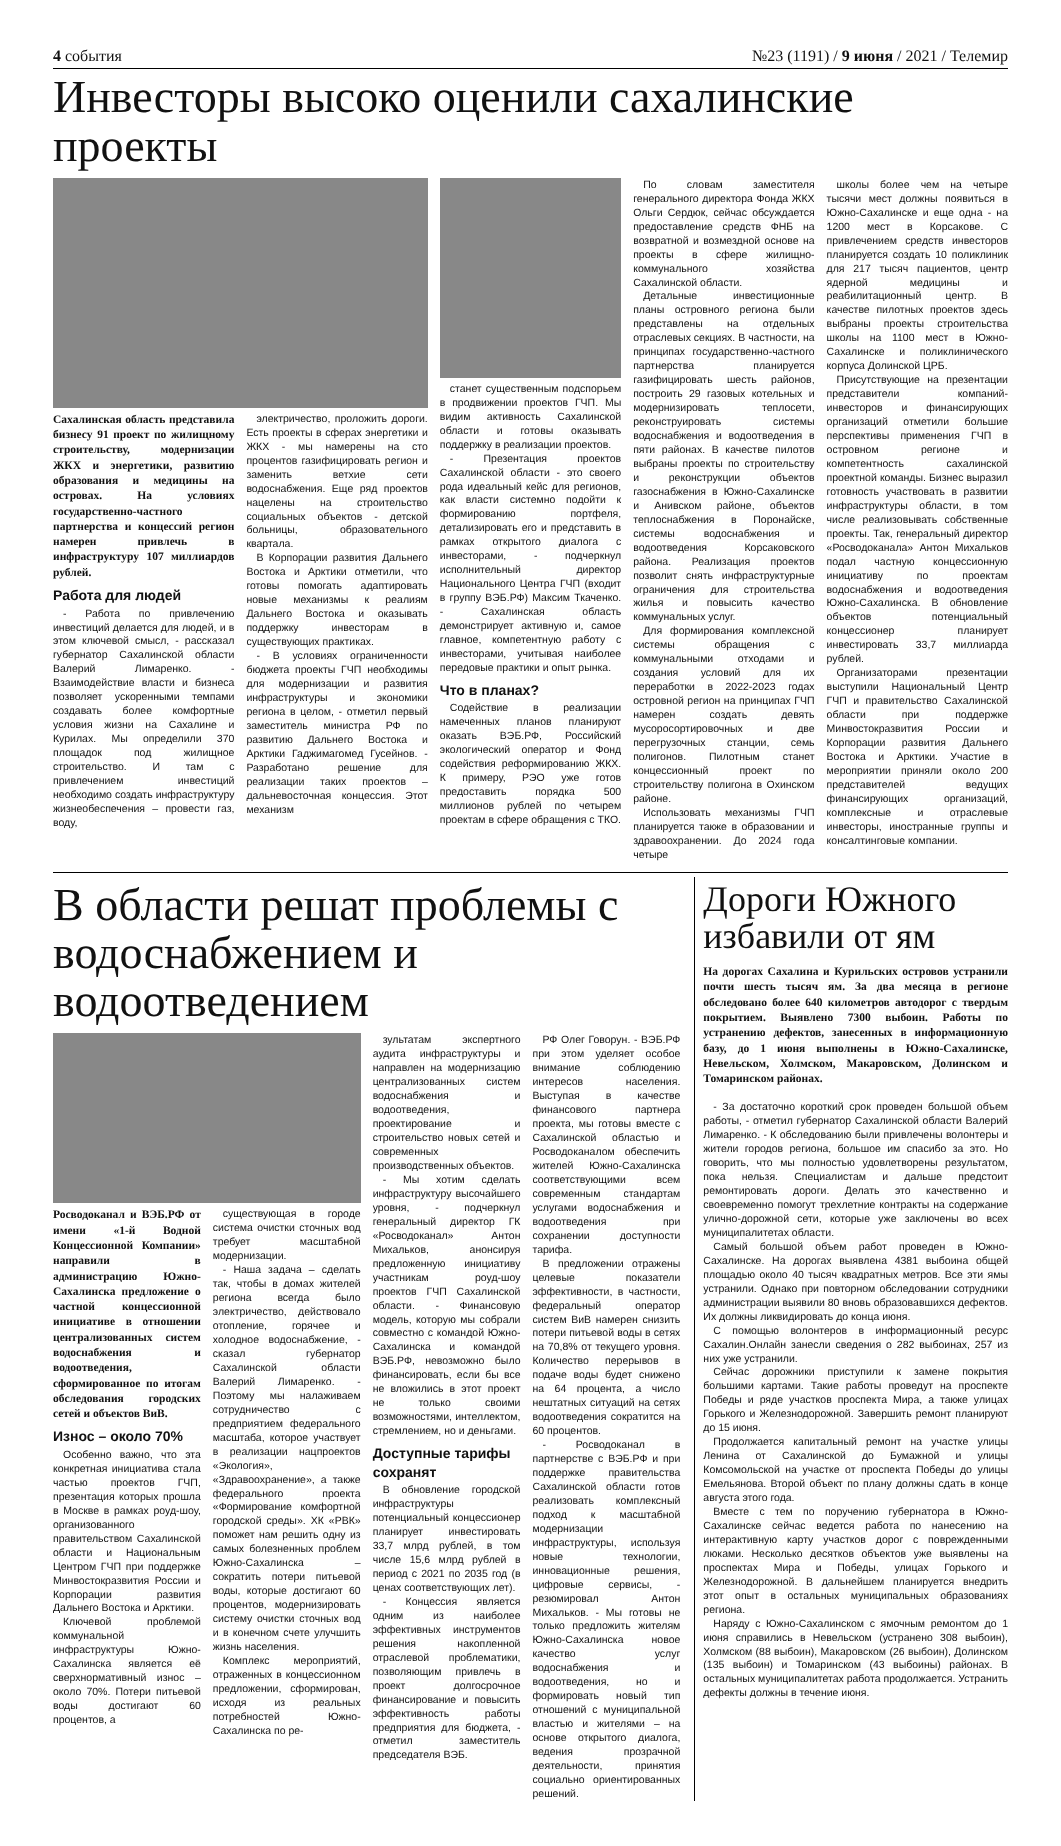4 события №23 (1191) / 9 июня / 2021 / Телемир
Инвесторы высоко оценили сахалинские проекты
Сахалинская область представила бизнесу 91 проект по жилищному строительству, модернизации ЖКХ и энергетики, развитию образования и медицины на островах. На условиях государственно-частного партнерства и концессий регион намерен привлечь в инфраструктуру 107 миллиардов рублей.
Работа для людей
- Работа по привлечению инвестиций делается для людей, и в этом ключевой смысл, - рассказал губернатор Сахалинской области Валерий Лимаренко. - Взаимодействие власти и бизнеса позволяет ускоренными темпами создавать более комфортные условия жизни на Сахалине и Курилах. Мы определили 370 площадок под жилищное строительство. И там с привлечением инвестиций необходимо создать инфраструктуру жизнеобеспечения – провести газ, воду,
электричество, проложить дороги. Есть проекты в сферах энергетики и ЖКХ - мы намерены на сто процентов газифицировать регион и заменить ветхие сети водоснабжения. Еще ряд проектов нацелены на строительство социальных объектов - детской больницы, образовательного квартала.
В Корпорации развития Дальнего Востока и Арктики отметили, что готовы помогать адаптировать новые механизмы к реалиям Дальнего Востока и оказывать поддержку инвесторам в существующих практиках.
- В условиях ограниченности бюджета проекты ГЧП необходимы для модернизации и развития инфраструктуры и экономики региона в целом, - отметил первый заместитель министра РФ по развитию Дальнего Востока и Арктики Гаджимагомед Гусейнов. - Разработано решение для реализации таких проектов – дальневосточная концессия. Этот механизм
станет существенным подспорьем в продвижении проектов ГЧП. Мы видим активность Сахалинской области и готовы оказывать поддержку в реализации проектов.
- Презентация проектов Сахалинской области - это своего рода идеальный кейс для регионов, как власти системно подойти к формированию портфеля, детализировать его и представить в рамках открытого диалога с инвесторами, - подчеркнул исполнительный директор Национального Центра ГЧП (входит в группу ВЭБ.РФ) Максим Ткаченко. - Сахалинская область демонстрирует активную и, самое главное, компетентную работу с инвесторами, учитывая наиболее передовые практики и опыт рынка.
Что в планах?
Содействие в реализации намеченных планов планируют оказать ВЭБ.РФ, Российский экологический оператор и Фонд содействия реформированию ЖКХ. К примеру, РЭО уже готов предоставить порядка 500 миллионов рублей по четырем проектам в сфере обращения с ТКО.
По словам заместителя генерального директора Фонда ЖКХ Ольги Сердюк, сейчас обсуждается предоставление средств ФНБ на возвратной и возмездной основе на проекты в сфере жилищно-коммунального хозяйства Сахалинской области.
Детальные инвестиционные планы островного региона были представлены на отдельных отраслевых секциях. В частности, на принципах государственно-частного партнерства планируется газифицировать шесть районов, построить 29 газовых котельных и модернизировать теплосети, реконструировать системы водоснабжения и водоотведения в пяти районах. В качестве пилотов выбраны проекты по строительству и реконструкции объектов газоснабжения в Южно-Сахалинске и Анивском районе, объектов теплоснабжения в Поронайске, системы водоснабжения и водоотведения Корсаковского района. Реализация проектов позволит снять инфраструктурные ограничения для строительства жилья и повысить качество коммунальных услуг.
Для формирования комплексной системы обращения с коммунальными отходами и создания условий для их переработки в 2022-2023 годах островной регион на принципах ГЧП намерен создать девять мусоросортировочных и две перегрузочных станции, семь полигонов. Пилотным станет концессионный проект по строительству полигона в Охинском районе.
Использовать механизмы ГЧП планируется также в образовании и здравоохранении. До 2024 года четыре
школы более чем на четыре тысячи мест должны появиться в Южно-Сахалинске и еще одна - на 1200 мест в Корсакове. С привлечением средств инвесторов планируется создать 10 поликлиник для 217 тысяч пациентов, центр ядерной медицины и реабилитационный центр. В качестве пилотных проектов здесь выбраны проекты строительства школы на 1100 мест в Южно-Сахалинске и поликлинического корпуса Долинской ЦРБ.
Присутствующие на презентации представители компаний-инвесторов и финансирующих организаций отметили большие перспективы применения ГЧП в островном регионе и компетентность сахалинской проектной команды. Бизнес выразил готовность участвовать в развитии инфраструктуры области, в том числе реализовывать собственные проекты. Так, генеральный директор «Росводоканала» Антон Михальков подал частную концессионную инициативу по проектам водоснабжения и водоотведения Южно-Сахалинска. В обновление объектов потенциальный концессионер планирует инвестировать 33,7 миллиарда рублей.
Организаторами презентации выступили Национальный Центр ГЧП и правительство Сахалинской области при поддержке Минвостокразвития России и Корпорации развития Дальнего Востока и Арктики. Участие в мероприятии приняли около 200 представителей ведущих финансирующих организаций, комплексные и отраслевые инвесторы, иностранные группы и консалтинговые компании.
В области решат проблемы с водоснабжением и водоотведением
Росводоканал и ВЭБ.РФ от имени «1-й Водной Концессионной Компании» направили в администрацию Южно-Сахалинска предложение о частной концессионной инициативе в отношении централизованных систем водоснабжения и водоотведения, сформированное по итогам обследования городских сетей и объектов ВиВ.
Износ – около 70%
Особенно важно, что эта конкретная инициатива стала частью проектов ГЧП, презентация которых прошла в Москве в рамках роуд-шоу, организованного правительством Сахалинской области и Национальным Центром ГЧП при поддержке Минвостокразвития России и Корпорации развития Дальнего Востока и Арктики.
Ключевой проблемой коммунальной инфраструктуры Южно-Сахалинска является её сверхнормативный износ – около 70%. Потери питьевой воды достигают 60 процентов, а
существующая в городе система очистки сточных вод требует масштабной модернизации.
- Наша задача – сделать так, чтобы в домах жителей региона всегда было электричество, действовало отопление, горячее и холодное водоснабжение, - сказал губернатор Сахалинской области Валерий Лимаренко. - Поэтому мы налаживаем сотрудничество с предприятием федерального масштаба, которое участвует в реализации нацпроектов «Экология», «Здравоохранение», а также федерального проекта «Формирование комфортной городской среды». ХК «РВК» поможет нам решить одну из самых болезненных проблем Южно-Сахалинска – сократить потери питьевой воды, которые достигают 60 процентов, модернизировать систему очистки сточных вод и в конечном счете улучшить жизнь населения.
Комплекс мероприятий, отраженных в концессионном предложении, сформирован, исходя из реальных потребностей Южно-Сахалинска по ре-
зультатам экспертного аудита инфраструктуры и направлен на модернизацию централизованных систем водоснабжения и водоотведения, проектирование и строительство новых сетей и современных производственных объектов.
- Мы хотим сделать инфраструктуру высочайшего уровня, - подчеркнул генеральный директор ГК «Росводоканал» Антон Михальков, анонсируя предложенную инициативу участникам роуд-шоу проектов ГЧП Сахалинской области. - Финансовую модель, которую мы собрали совместно с командой Южно-Сахалинска и командой ВЭБ.РФ, невозможно было финансировать, если бы все не вложились в этот проект не только своими возможностями, интеллектом, стремлением, но и деньгами.
Доступные тарифы сохранят
В обновление городской инфраструктуры потенциальный концессионер планирует инвестировать 33,7 млрд рублей, в том числе 15,6 млрд рублей в период с 2021 по 2035 год (в ценах соответствующих лет).
- Концессия является одним из наиболее эффективных инструментов решения накопленной отраслевой проблематики, позволяющим привлечь в проект долгосрочное финансирование и повысить эффективность работы предприятия для бюджета, - отметил заместитель председателя ВЭБ.
РФ Олег Говорун. - ВЭБ.РФ при этом уделяет особое внимание соблюдению интересов населения. Выступая в качестве финансового партнера проекта, мы готовы вместе с Сахалинской областью и Росводоканалом обеспечить жителей Южно-Сахалинска соответствующими всем современным стандартам услугами водоснабжения и водоотведения при сохранении доступности тарифа.
В предложении отражены целевые показатели эффективности, в частности, федеральный оператор систем ВиВ намерен снизить потери питьевой воды в сетях на 70,8% от текущего уровня. Количество перерывов в подаче воды будет снижено на 64 процента, а число нештатных ситуаций на сетях водоотведения сократится на 60 процентов.
- Росводоканал в партнерстве с ВЭБ.РФ и при поддержке правительства Сахалинской области готов реализовать комплексный подход к масштабной модернизации инфраструктуры, используя новые технологии, инновационные решения, цифровые сервисы, - резюмировал Антон Михальков. - Мы готовы не только предложить жителям Южно-Сахалинска новое качество услуг водоснабжения и водоотведения, но и формировать новый тип отношений с муниципальной властью и жителями – на основе открытого диалога, ведения прозрачной деятельности, принятия социально ориентированных решений.
Дороги Южного избавили от ям
На дорогах Сахалина и Курильских островов устранили почти шесть тысяч ям. За два месяца в регионе обследовано более 640 километров автодорог с твердым покрытием. Выявлено 7300 выбоин. Работы по устранению дефектов, занесенных в информационную базу, до 1 июня выполнены в Южно-Сахалинске, Невельском, Холмском, Макаровском, Долинском и Томаринском районах.
- За достаточно короткий срок проведен большой объем работы, - отметил губернатор Сахалинской области Валерий Лимаренко. - К обследованию были привлечены волонтеры и жители городов региона, большое им спасибо за это. Но говорить, что мы полностью удовлетворены результатом, пока нельзя. Специалистам и дальше предстоит ремонтировать дороги. Делать это качественно и своевременно помогут трехлетние контракты на содержание улично-дорожной сети, которые уже заключены во всех муниципалитетах области.
Самый большой объем работ проведен в Южно-Сахалинске. На дорогах выявлена 4381 выбоина общей площадью около 40 тысяч квадратных метров. Все эти ямы устранили. Однако при повторном обследовании сотрудники администрации выявили 80 вновь образовавшихся дефектов. Их должны ликвидировать до конца июня.
С помощью волонтеров в информационный ресурс Сахалин.Онлайн занесли сведения о 282 выбоинах, 257 из них уже устранили.
Сейчас дорожники приступили к замене покрытия большими картами. Такие работы проведут на проспекте Победы и ряде участков проспекта Мира, а также улицах Горького и Железнодорожной. Завершить ремонт планируют до 15 июня.
Продолжается капитальный ремонт на участке улицы Ленина от Сахалинской до Бумажной и улицы Комсомольской на участке от проспекта Победы до улицы Емельянова. Второй объект по плану должны сдать в конце августа этого года.
Вместе с тем по поручению губернатора в Южно-Сахалинске сейчас ведется работа по нанесению на интерактивную карту участков дорог с поврежденными люками. Несколько десятков объектов уже выявлены на проспектах Мира и Победы, улицах Горького и Железнодорожной. В дальнейшем планируется внедрить этот опыт в остальных муниципальных образованиях региона.
Наряду с Южно-Сахалинском с ямочным ремонтом до 1 июня справились в Невельском (устранено 308 выбоин), Холмском (88 выбоин), Макаровском (26 выбоин), Долинском (135 выбоин) и Томаринском (43 выбоины) районах. В остальных муниципалитетах работа продолжается. Устранить дефекты должны в течение июня.